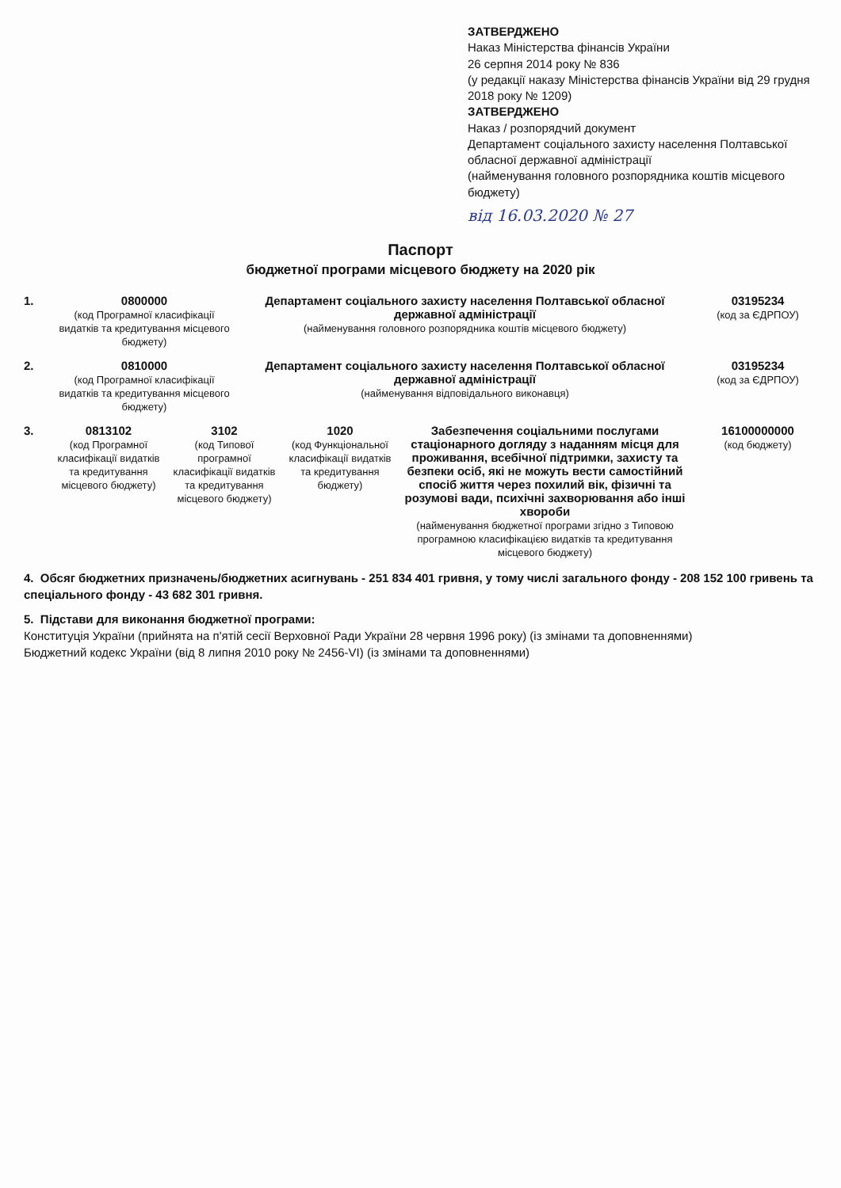ЗАТВЕРДЖЕНО
Наказ Міністерства фінансів України
26 серпня 2014 року № 836
(у редакції наказу Міністерства фінансів України від 29 грудня 2018 року № 1209)
ЗАТВЕРДЖЕНО
Наказ / розпорядчий документ
Департамент соціального захисту населення Полтавської обласної державної адміністрації
(найменування головного розпорядника коштів місцевого бюджету)
від 16.03.2020 № 27
Паспорт
бюджетної програми місцевого бюджету на 2020 рік
1. 0800000
(код Програмної класифікації видатків та кредитування місцевого бюджету)
Департамент соціального захисту населення Полтавської обласної державної адміністрації
(найменування головного розпорядника коштів місцевого бюджету)
03195234
(код за ЄДРПОУ)
2. 0810000
(код Програмної класифікації видатків та кредитування місцевого бюджету)
Департамент соціального захисту населення Полтавської обласної державної адміністрації
(найменування відповідального виконавця)
03195234
(код за ЄДРПОУ)
3. 0813102
(код Програмної класифікації видатків та кредитування місцевого бюджету)
3102
(код Типової програмної класифікації видатків та кредитування місцевого бюджету)
1020
(код Функціональної класифікації видатків та кредитування бюджету)
Забезпечення соціальними послугами стаціонарного догляду з наданням місця для проживання, всебічної підтримки, захисту та безпеки осіб, які не можуть вести самостійний спосіб життя через похилий вік, фізичні та розумові вади, психічні захворювання або інші хвороби
(найменування бюджетної програми згідно з Типовою програмною класифікацією видатків та кредитування місцевого бюджету)
16100000000
(код бюджету)
4. Обсяг бюджетних призначень/бюджетних асигнувань - 251 834 401 гривня, у тому числі загального фонду - 208 152 100 гривень та спеціального фонду - 43 682 301 гривня.
5. Підстави для виконання бюджетної програми:
Конституція України (прийнята на п'ятій сесії Верховної Ради України 28 червня 1996 року) (із змінами та доповненнями)
Бюджетний кодекс України (від 8 липня 2010 року № 2456-VI) (із змінами та доповненнями)